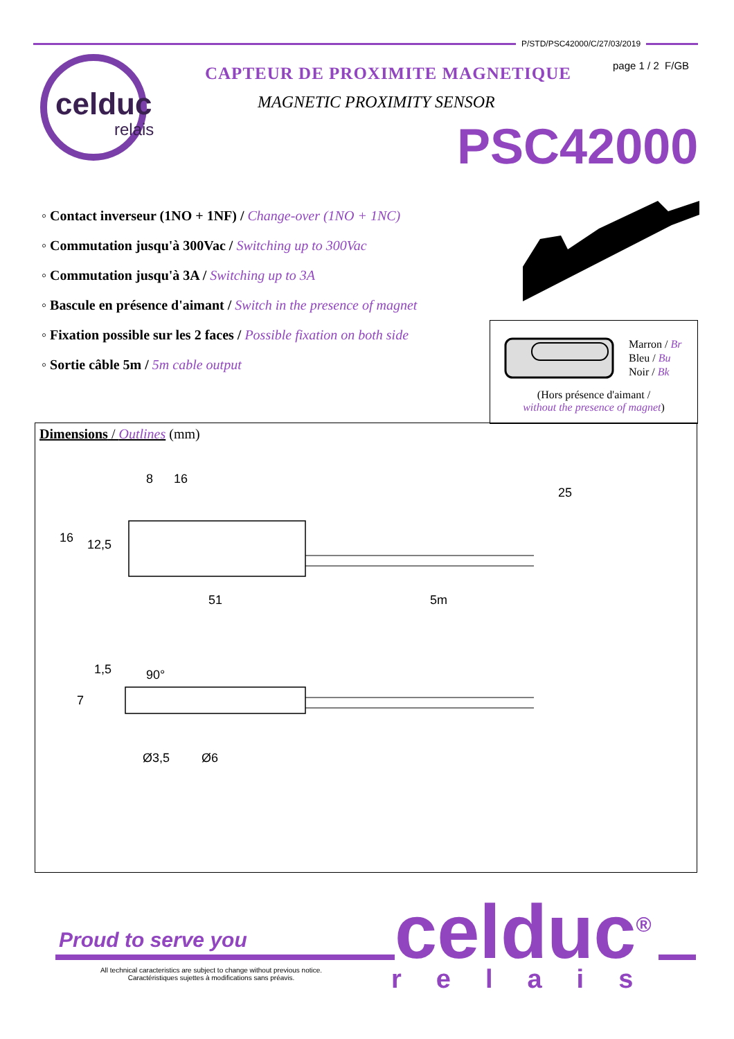P/STD/PSC42000/C/27/03/2019
page 1 / 2 F/GB
celduc
relais
CAPTEUR DE PROXIMITE MAGNETIQUE
MAGNETIC PROXIMITY SENSOR
PSC42000
◦ Contact inverseur (1NO + 1NF) / Change-over (1NO + 1NC)
◦ Commutation jusqu'à 300Vac / Switching up to 300Vac
◦ Commutation jusqu'à 3A / Switching up to 3A
◦ Bascule en présence d'aimant / Switch in the presence of magnet
◦ Fixation possible sur les 2 faces / Possible fixation on both side
◦ Sortie câble 5m / 5m cable output
Marron / Br
Bleu / Bu
Noir / Bk
(Hors présence d'aimant /
without the presence of magnet)
Dimensions / Outlines (mm)
8
16
25
16
12,5
51
5m
1,5
90°
7
Ø3,5
Ø6
Proud to serve you celduc<sup>®</sup>
relais
All technical caracteristics are subject to change without previous notice.
Caractéristiques sujettes à modifications sans préavis.